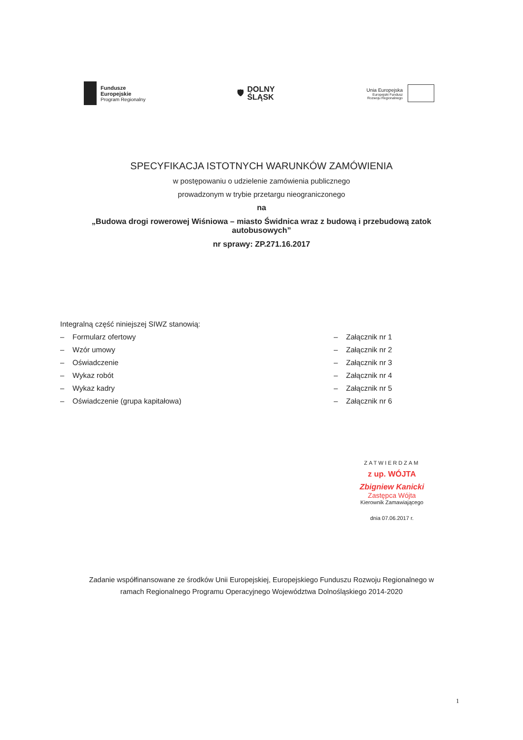Fundusze
Europejskie
Program Regionalny
🛡
DOLNY
ŚLĄSK
Unia Europejska
Europejski Fundusz
Rozwoju Regionalnego
SPECYFIKACJA ISTOTNYCH WARUNKÓW ZAMÓWIENIA
w postępowaniu o udzielenie zamówienia publicznego
prowadzonym w trybie przetargu nieograniczonego
na
„Budowa drogi rowerowej Wiśniowa – miasto Świdnica wraz z budową i przebudową zatok
autobusowych”
nr sprawy: ZP.271.16.2017
Integralną część niniejszej SIWZ stanowią:
– Formularz ofertowy – Załącznik nr 1
– Wzór umowy – Załącznik nr 2
– Oświadczenie – Załącznik nr 3
– Wykaz robót – Załącznik nr 4
– Wykaz kadry – Załącznik nr 5
– Oświadczenie (grupa kapitałowa) – Załącznik nr 6
ZATWIERDZAM
z up. WÓJTA
Zbigniew Kanicki
Zastępca Wójta
Kierownik Zamawiającego
dnia 07.06.2017 r.
Zadanie współfinansowane ze środków Unii Europejskiej, Europejskiego Funduszu Rozwoju Regionalnego w
ramach Regionalnego Programu Operacyjnego Województwa Dolnośląskiego 2014-2020
1